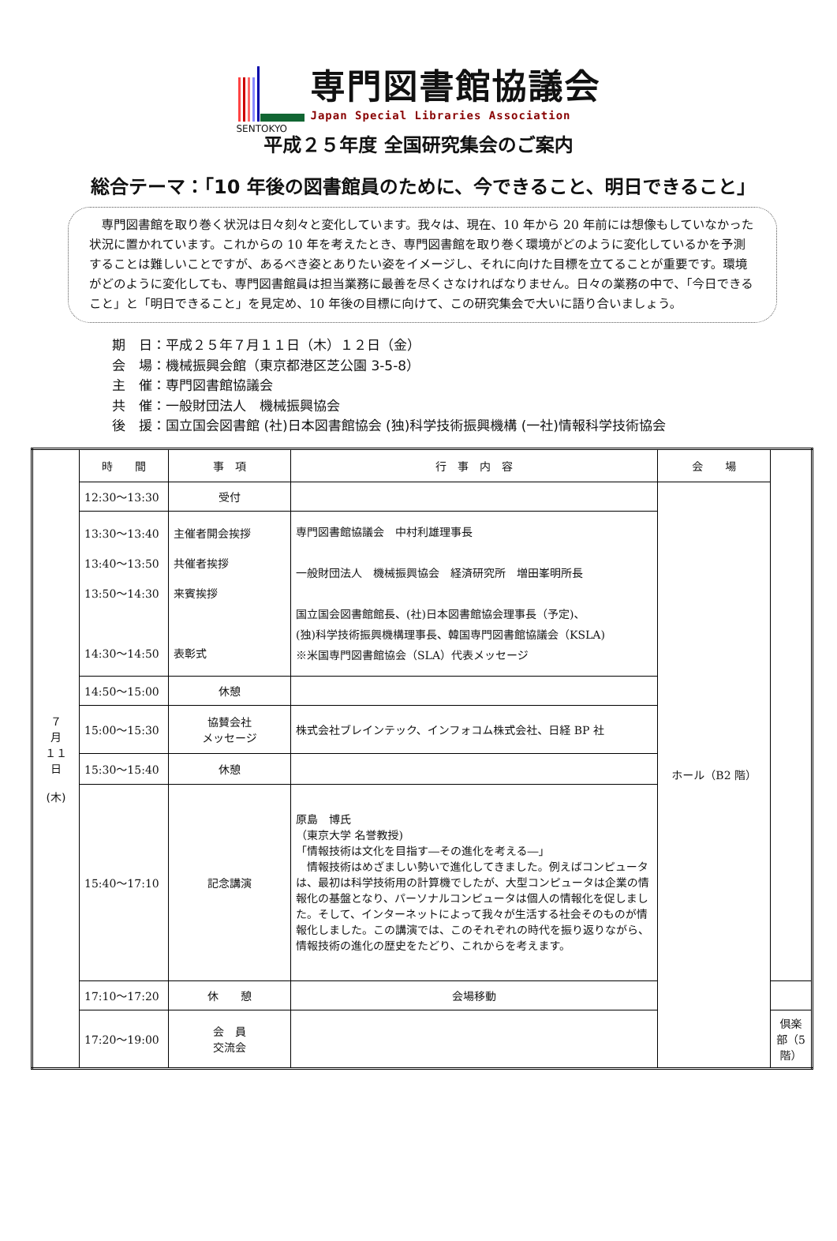SENTOKYO
専門図書館協議会
Japan Special Libraries Association
平成２５年度 全国研究集会のご案内
総合テーマ：｢10 年後の図書館員のために、今できること、明日できること｣
　専門図書館を取り巻く状況は日々刻々と変化しています。我々は、現在、10 年から 20 年前には想像もしていなかった状況に置かれています。これからの 10 年を考えたとき、専門図書館を取り巻く環境がどのように変化しているかを予測することは難しいことですが、あるべき姿とありたい姿をイメージし、それに向けた目標を立てることが重要です。環境がどのように変化しても、専門図書館員は担当業務に最善を尽くさなければなりません。日々の業務の中で、「今日できること」と「明日できること」を見定め、10 年後の目標に向けて、この研究集会で大いに語り合いましょう。
期　日：平成２５年７月１１日（木）１２日（金）
会　場：機械振興会館（東京都港区芝公園 3-5-8）
主　催：専門図書館協議会
共　催：一般財団法人　機械振興協会
後　援：国立国会図書館 (社)日本図書館協会 (独)科学技術振興機構 (一社)情報科学技術協会
| ７ 月 １１ 日 (木) | 時 間 | 事 項 | 行 事 内 容 | 会 場 | |
| | 12:30～13:30 | 受付 | | ホール（B2 階） | |
| | 13:30～13:40 13:40～13:50 13:50～14:30 14:30～14:50 | 主催者開会挨拶 共催者挨拶 来賓挨拶 表彰式 | 専門図書館協議会 中村利雄理事長 一般財団法人 機械振興協会 経済研究所 増田峯明所長 国立国会図書館館長、(社)日本図書館協会理事長（予定)、 (独)科学技術振興機構理事長、韓国専門図書館協議会（KSLA) ※米国専門図書館協会（SLA）代表メッセージ | | |
| | 14:50～15:00 | 休憩 | | | |
| | 15:00～15:30 | 協賛会社 メッセージ | 株式会社ブレインテック、インフォコム株式会社、日経 BP 社 | | |
| | 15:30～15:40 | 休憩 | | | |
| | 15:40～17:10 | 記念講演 | 原島 博氏 （東京大学 名誉教授) 「情報技術は文化を目指す―その進化を考える―」 情報技術はめざましい勢いで進化してきました。例えばコンピュータは、最初は科学技術用の計算機でしたが、大型コンピュータは企業の情報化の基盤となり、パーソナルコンピュータは個人の情報化を促しました。そして、インターネットによって我々が生活する社会そのものが情報化しました。この講演では、このそれぞれの時代を振り返りながら、情報技術の進化の歴史をたどり、これからを考えます。 | | |
| | 17:10～17:20 | 休 憩 | 会場移動 | | |
| | 17:20～19:00 | 会 員 交流会 | | | 倶楽部（5 階） |